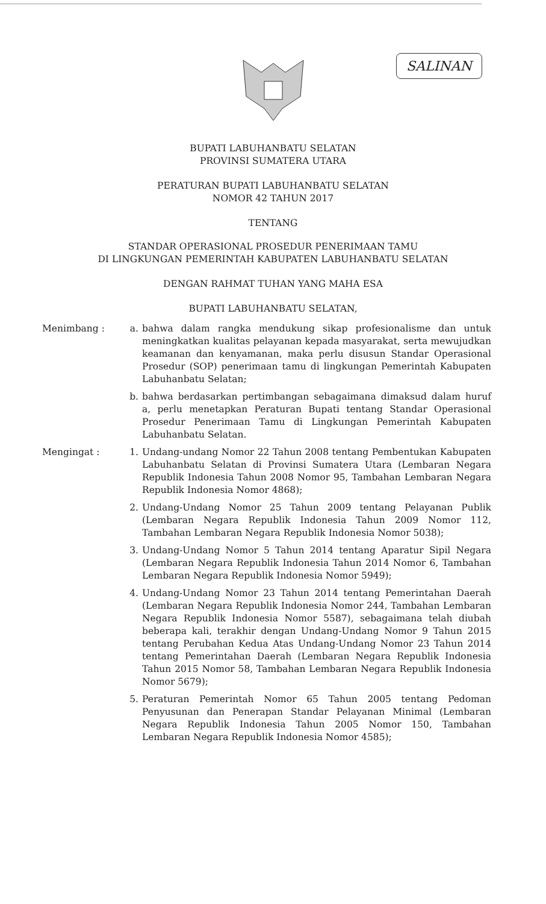SALINAN
BUPATI LABUHANBATU SELATAN
PROVINSI SUMATERA UTARA
PERATURAN BUPATI LABUHANBATU SELATAN
NOMOR 42 TAHUN 2017
TENTANG
STANDAR OPERASIONAL PROSEDUR PENERIMAAN TAMU
DI LINGKUNGAN PEMERINTAH KABUPATEN LABUHANBATU SELATAN
DENGAN RAHMAT TUHAN YANG MAHA ESA
BUPATI LABUHANBATU SELATAN,
Menimbang : a. bahwa dalam rangka mendukung sikap profesionalisme dan untuk meningkatkan kualitas pelayanan kepada masyarakat, serta mewujudkan keamanan dan kenyamanan, maka perlu disusun Standar Operasional Prosedur (SOP) penerimaan tamu di lingkungan Pemerintah Kabupaten Labuhanbatu Selatan;
b. bahwa berdasarkan pertimbangan sebagaimana dimaksud dalam huruf a, perlu menetapkan Peraturan Bupati tentang Standar Operasional Prosedur Penerimaan Tamu di Lingkungan Pemerintah Kabupaten Labuhanbatu Selatan.
Mengingat : 1. Undang-undang Nomor 22 Tahun 2008 tentang Pembentukan Kabupaten Labuhanbatu Selatan di Provinsi Sumatera Utara (Lembaran Negara Republik Indonesia Tahun 2008 Nomor 95, Tambahan Lembaran Negara Republik Indonesia Nomor 4868);
2. Undang-Undang Nomor 25 Tahun 2009 tentang Pelayanan Publik (Lembaran Negara Republik Indonesia Tahun 2009 Nomor 112, Tambahan Lembaran Negara Republik Indonesia Nomor 5038);
3. Undang-Undang Nomor 5 Tahun 2014 tentang Aparatur Sipil Negara (Lembaran Negara Republik Indonesia Tahun 2014 Nomor 6, Tambahan Lembaran Negara Republik Indonesia Nomor 5949);
4. Undang-Undang Nomor 23 Tahun 2014 tentang Pemerintahan Daerah (Lembaran Negara Republik Indonesia Nomor 244, Tambahan Lembaran Negara Republik Indonesia Nomor 5587), sebagaimana telah diubah beberapa kali, terakhir dengan Undang-Undang Nomor 9 Tahun 2015 tentang Perubahan Kedua Atas Undang-Undang Nomor 23 Tahun 2014 tentang Pemerintahan Daerah (Lembaran Negara Republik Indonesia Tahun 2015 Nomor 58, Tambahan Lembaran Negara Republik Indonesia Nomor 5679);
5. Peraturan Pemerintah Nomor 65 Tahun 2005 tentang Pedoman Penyusunan dan Penerapan Standar Pelayanan Minimal (Lembaran Negara Republik Indonesia Tahun 2005 Nomor 150, Tambahan Lembaran Negara Republik Indonesia Nomor 4585);